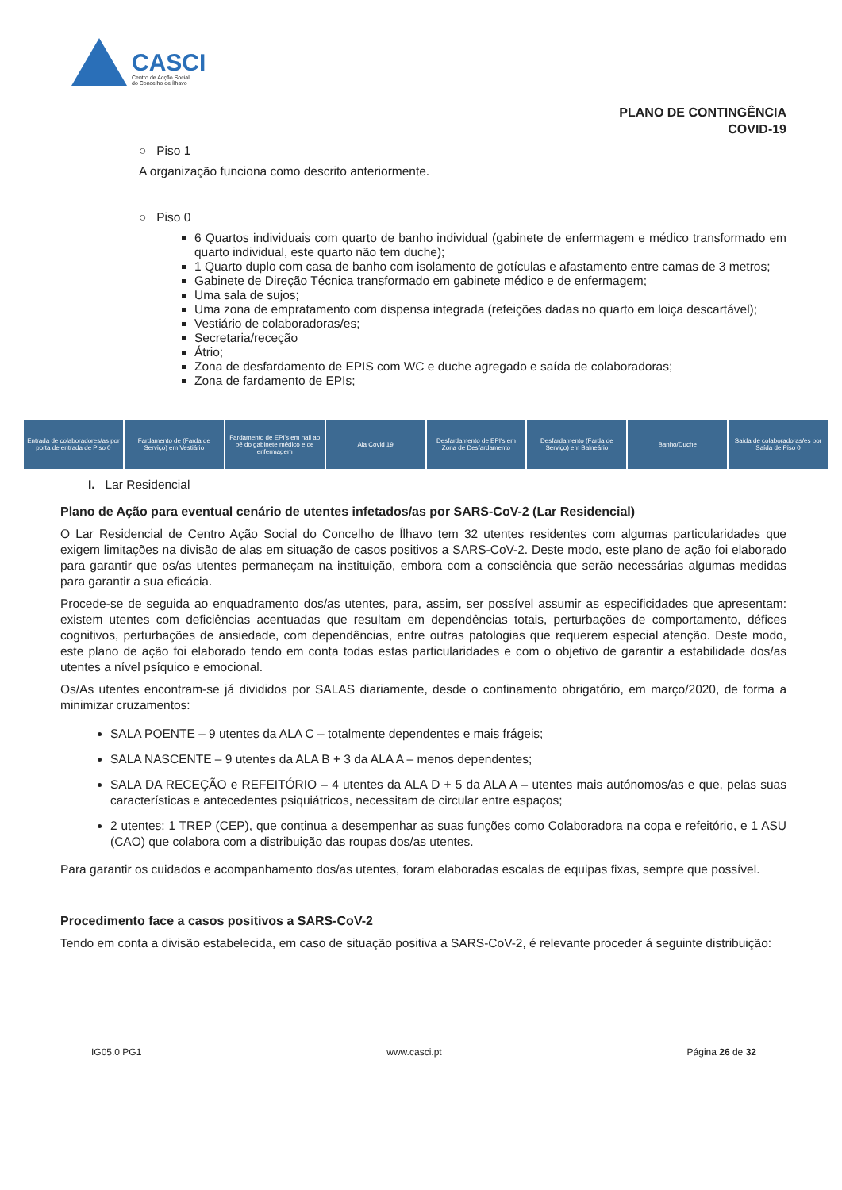CASCI
Centro de Acção Social
do Concelho de Ílhavo
PLANO DE CONTINGÊNCIA
COVID-19
○ Piso 1
A organização funciona como descrito anteriormente.
○ Piso 0
6 Quartos individuais com quarto de banho individual (gabinete de enfermagem e médico transformado em quarto individual, este quarto não tem duche);
1 Quarto duplo com casa de banho com isolamento de gotículas e afastamento entre camas de 3 metros;
Gabinete de Direção Técnica transformado em gabinete médico e de enfermagem;
Uma sala de sujos;
Uma zona de empratamento com dispensa integrada (refeições dadas no quarto em loiça descartável);
Vestiário de colaboradoras/es;
Secretaria/receção
Átrio;
Zona de desfardamento de EPIS com WC e duche agregado e saída de colaboradoras;
Zona de fardamento de EPIs;
Entrada de colaboradores/as por porta de entrada de Piso 0
Fardamento de (Farda de Serviço) em Vestiário
Fardamento de EPI's em hall ao pé do gabinete médico e de enfermagem
Ala Covid 19 Desfardamento de EPI's em Zona de Desfardamento
Desfardamento (Farda de Serviço) em Balneário
Banho/Duche Saída de colaboradoras/es por Saída de Piso 0
I. Lar Residencial
Plano de Ação para eventual cenário de utentes infetados/as por SARS-CoV-2 (Lar Residencial)
O Lar Residencial de Centro Ação Social do Concelho de Ílhavo tem 32 utentes residentes com algumas particularidades que exigem limitações na divisão de alas em situação de casos positivos a SARS-CoV-2. Deste modo, este plano de ação foi elaborado para garantir que os/as utentes permaneçam na instituição, embora com a consciência que serão necessárias algumas medidas para garantir a sua eficácia.
Procede-se de seguida ao enquadramento dos/as utentes, para, assim, ser possível assumir as especificidades que apresentam: existem utentes com deficiências acentuadas que resultam em dependências totais, perturbações de comportamento, défices cognitivos, perturbações de ansiedade, com dependências, entre outras patologias que requerem especial atenção. Deste modo, este plano de ação foi elaborado tendo em conta todas estas particularidades e com o objetivo de garantir a estabilidade dos/as utentes a nível psíquico e emocional.
Os/As utentes encontram-se já divididos por SALAS diariamente, desde o confinamento obrigatório, em março/2020, de forma a minimizar cruzamentos:
SALA POENTE – 9 utentes da ALA C – totalmente dependentes e mais frágeis;
SALA NASCENTE – 9 utentes da ALA B + 3 da ALA A – menos dependentes;
SALA DA RECEÇÃO e REFEITÓRIO – 4 utentes da ALA D + 5 da ALA A – utentes mais autónomos/as e que, pelas suas características e antecedentes psiquiátricos, necessitam de circular entre espaços;
2 utentes: 1 TREP (CEP), que continua a desempenhar as suas funções como Colaboradora na copa e refeitório, e 1 ASU (CAO) que colabora com a distribuição das roupas dos/as utentes.
Para garantir os cuidados e acompanhamento dos/as utentes, foram elaboradas escalas de equipas fixas, sempre que possível.
Procedimento face a casos positivos a SARS-CoV-2
Tendo em conta a divisão estabelecida, em caso de situação positiva a SARS-CoV-2, é relevante proceder á seguinte distribuição:
IG05.0 PG1 www.casci.pt Página 26 de 32